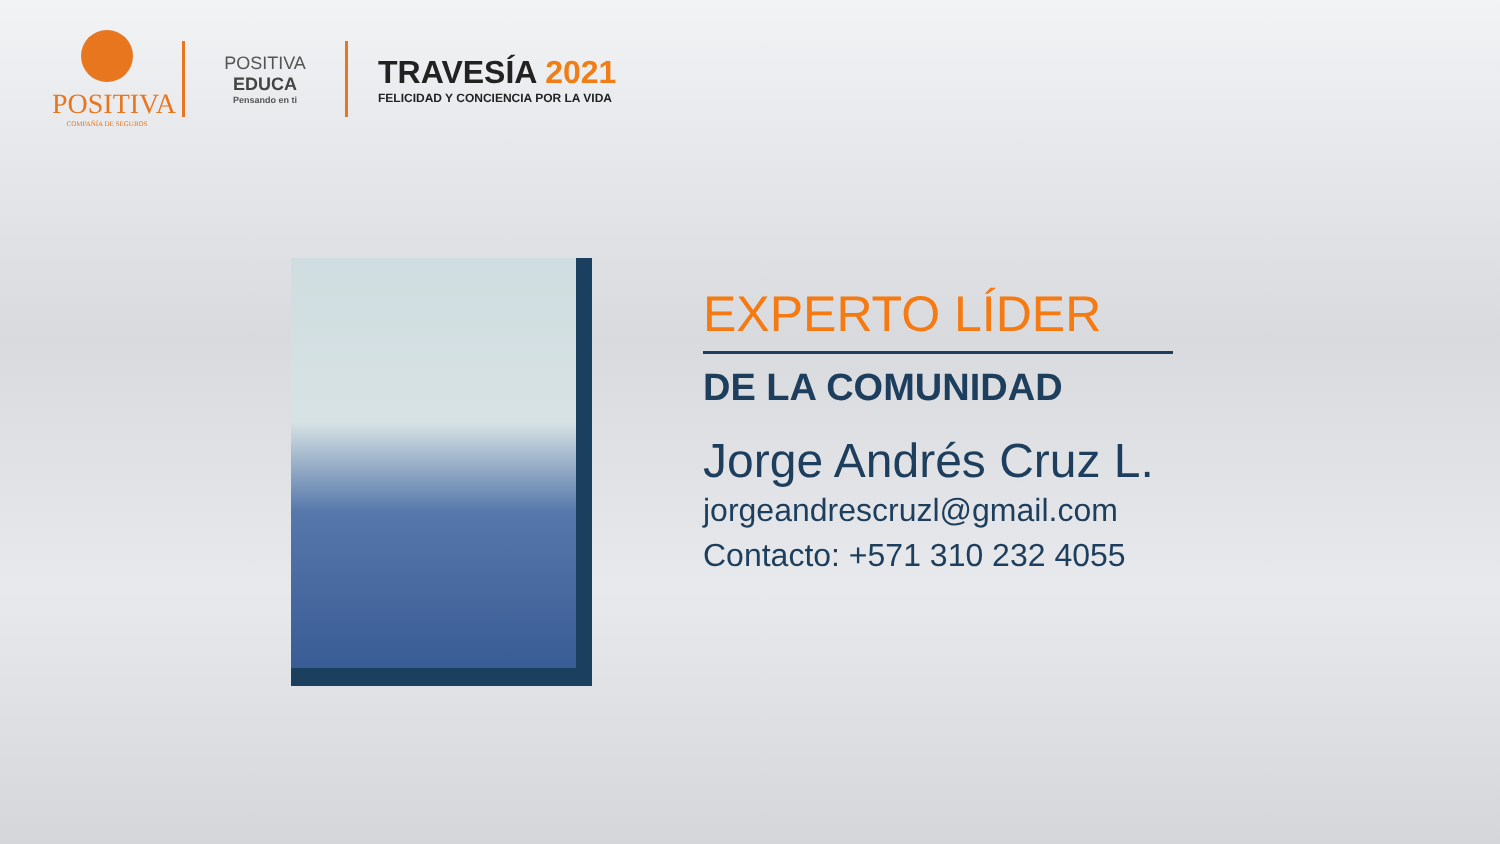POSITIVA
COMPAÑÍA DE SEGUROS
POSITIVA EDUCA
Pensando en ti
TRAVESÍA 2021
FELICIDAD Y CONCIENCIA POR LA VIDA
EXPERTO LÍDER
DE LA COMUNIDAD
Jorge Andrés Cruz L.
jorgeandrescruzl@gmail.com
Contacto: +571 310 232 4055